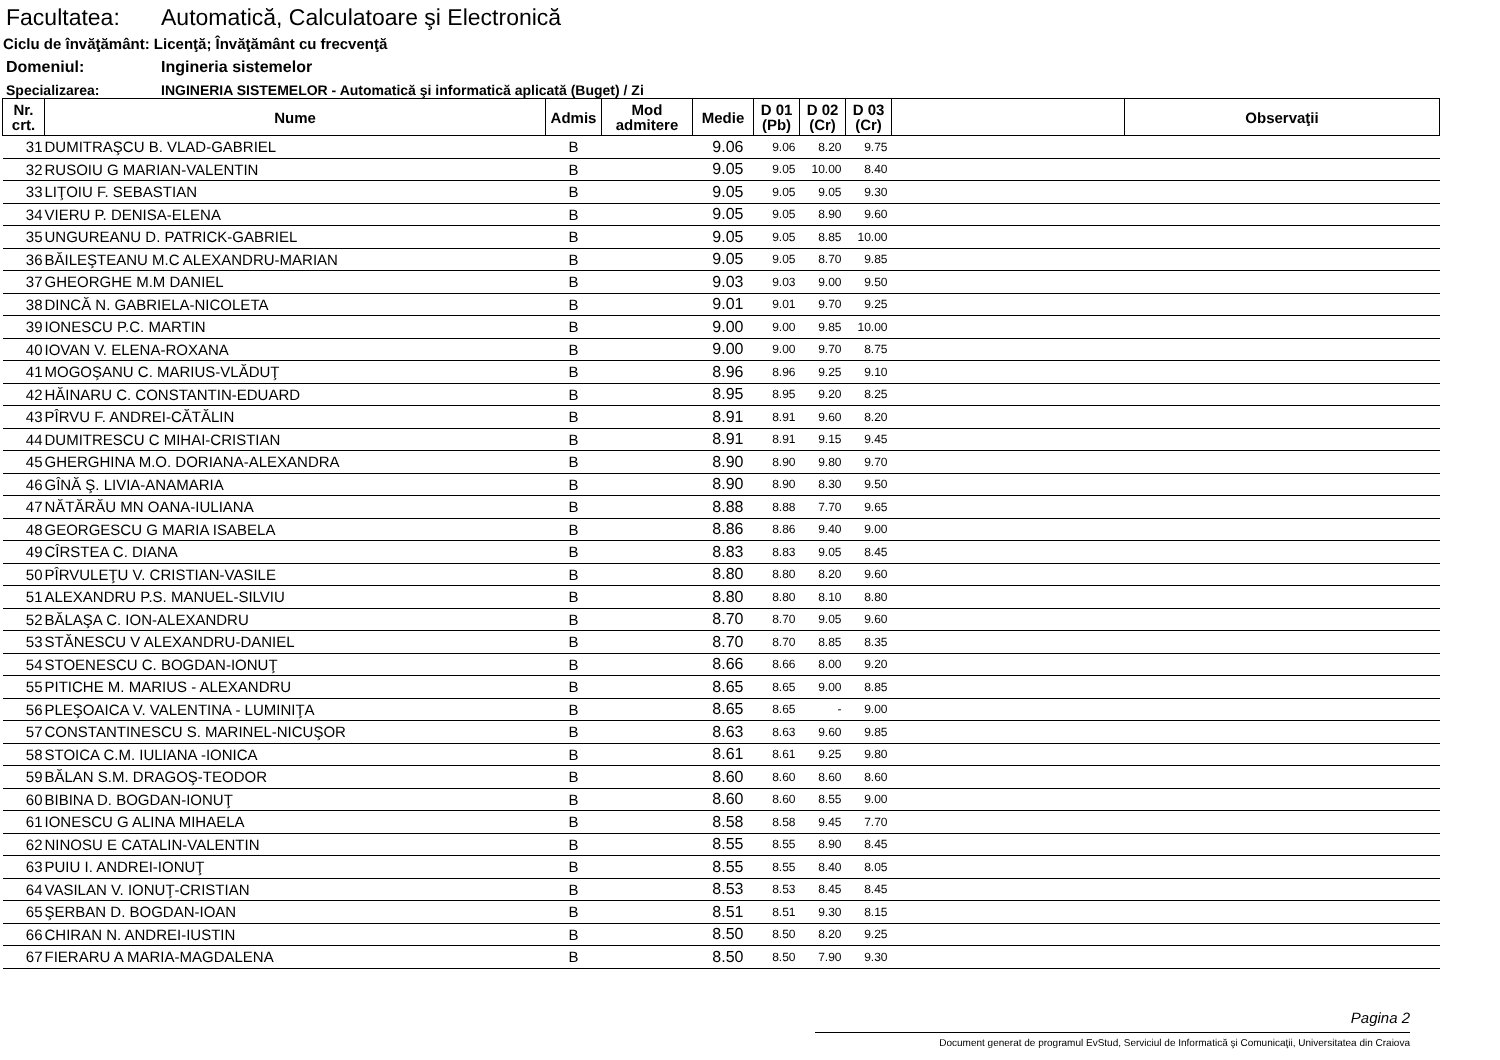Facultatea: Automatică, Calculatoare şi Electronică
Ciclu de învăţământ: Licenţă; Învăţământ cu frecvenţă
Domeniul: Ingineria sistemelor
Specializarea: INGINERIA SISTEMELOR - Automatică şi informatică aplicată (Buget) / Zi
| Nr. crt. | Nume | Admis | Mod admitere | Medie | D 01 (Pb) | D 02 (Cr) | D 03 (Cr) | | Observaţii |
| --- | --- | --- | --- | --- | --- | --- | --- | --- | --- |
| 31 | DUMITRAŞCU B. VLAD-GABRIEL | B | | 9.06 | 9.06 | 8.20 | 9.75 | | |
| 32 | RUSOIU G MARIAN-VALENTIN | B | | 9.05 | 9.05 | 10.00 | 8.40 | | |
| 33 | LIŢOIU F. SEBASTIAN | B | | 9.05 | 9.05 | 9.05 | 9.30 | | |
| 34 | VIERU P. DENISA-ELENA | B | | 9.05 | 9.05 | 8.90 | 9.60 | | |
| 35 | UNGUREANU D. PATRICK-GABRIEL | B | | 9.05 | 9.05 | 8.85 | 10.00 | | |
| 36 | BĂILEŞTEANU M.C ALEXANDRU-MARIAN | B | | 9.05 | 9.05 | 8.70 | 9.85 | | |
| 37 | GHEORGHE M.M DANIEL | B | | 9.03 | 9.03 | 9.00 | 9.50 | | |
| 38 | DINCĂ N. GABRIELA-NICOLETA | B | | 9.01 | 9.01 | 9.70 | 9.25 | | |
| 39 | IONESCU P.C. MARTIN | B | | 9.00 | 9.00 | 9.85 | 10.00 | | |
| 40 | IOVAN V. ELENA-ROXANA | B | | 9.00 | 9.00 | 9.70 | 8.75 | | |
| 41 | MOGOŞANU C. MARIUS-VLĂDUŢ | B | | 8.96 | 8.96 | 9.25 | 9.10 | | |
| 42 | HĂINARU C. CONSTANTIN-EDUARD | B | | 8.95 | 8.95 | 9.20 | 8.25 | | |
| 43 | PÎRVU F. ANDREI-CĂTĂLIN | B | | 8.91 | 8.91 | 9.60 | 8.20 | | |
| 44 | DUMITRESCU C MIHAI-CRISTIAN | B | | 8.91 | 8.91 | 9.15 | 9.45 | | |
| 45 | GHERGHINA M.O. DORIANA-ALEXANDRA | B | | 8.90 | 8.90 | 9.80 | 9.70 | | |
| 46 | GÎNĂ Ş. LIVIA-ANAMARIA | B | | 8.90 | 8.90 | 8.30 | 9.50 | | |
| 47 | NĂTĂRĂU MN OANA-IULIANA | B | | 8.88 | 8.88 | 7.70 | 9.65 | | |
| 48 | GEORGESCU G MARIA ISABELA | B | | 8.86 | 8.86 | 9.40 | 9.00 | | |
| 49 | CÎRSTEA C. DIANA | B | | 8.83 | 8.83 | 9.05 | 8.45 | | |
| 50 | PÎRVULEŢU V. CRISTIAN-VASILE | B | | 8.80 | 8.80 | 8.20 | 9.60 | | |
| 51 | ALEXANDRU P.S. MANUEL-SILVIU | B | | 8.80 | 8.80 | 8.10 | 8.80 | | |
| 52 | BĂLAŞA C. ION-ALEXANDRU | B | | 8.70 | 8.70 | 9.05 | 9.60 | | |
| 53 | STĂNESCU V ALEXANDRU-DANIEL | B | | 8.70 | 8.70 | 8.85 | 8.35 | | |
| 54 | STOENESCU C. BOGDAN-IONUŢ | B | | 8.66 | 8.66 | 8.00 | 9.20 | | |
| 55 | PITICHE M. MARIUS - ALEXANDRU | B | | 8.65 | 8.65 | 9.00 | 8.85 | | |
| 56 | PLEŞOAICA V. VALENTINA - LUMINIŢA | B | | 8.65 | 8.65 | - | 9.00 | | |
| 57 | CONSTANTINESCU S. MARINEL-NICUŞOR | B | | 8.63 | 8.63 | 9.60 | 9.85 | | |
| 58 | STOICA C.M. IULIANA -IONICA | B | | 8.61 | 8.61 | 9.25 | 9.80 | | |
| 59 | BĂLAN S.M. DRAGOŞ-TEODOR | B | | 8.60 | 8.60 | 8.60 | 8.60 | | |
| 60 | BIBINA D. BOGDAN-IONUŢ | B | | 8.60 | 8.60 | 8.55 | 9.00 | | |
| 61 | IONESCU G ALINA MIHAELA | B | | 8.58 | 8.58 | 9.45 | 7.70 | | |
| 62 | NINOSU E CATALIN-VALENTIN | B | | 8.55 | 8.55 | 8.90 | 8.45 | | |
| 63 | PUIU I. ANDREI-IONUŢ | B | | 8.55 | 8.55 | 8.40 | 8.05 | | |
| 64 | VASILAN V. IONUŢ-CRISTIAN | B | | 8.53 | 8.53 | 8.45 | 8.45 | | |
| 65 | ŞERBAN D. BOGDAN-IOAN | B | | 8.51 | 8.51 | 9.30 | 8.15 | | |
| 66 | CHIRAN N. ANDREI-IUSTIN | B | | 8.50 | 8.50 | 8.20 | 9.25 | | |
| 67 | FIERARU A MARIA-MAGDALENA | B | | 8.50 | 8.50 | 7.90 | 9.30 | | |
Pagina 2
Document generat de programul EvStud, Serviciul de Informatică şi Comunicaţii, Universitatea din Craiova